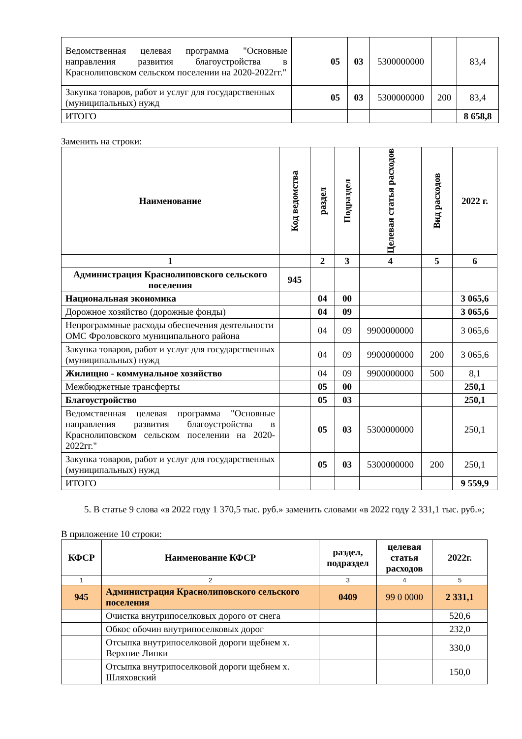| Ведомственная целевая программа "Основные направления развития благоустройства в Краснолиповском сельском поселении на 2020-2022гг." | | 05 | 03 | 5300000000 | | 83,4 |
| Закупка товаров, работ и услуг для государственных (муниципальных) нужд | | 05 | 03 | 5300000000 | 200 | 83,4 |
| ИТОГО | | | | | | 8 658,8 |
Заменить на строки:
| Наименование | Код ведомства | раздел | Подраздел | Целевая статья расходов | Вид расходов | 2022 г. |
| --- | --- | --- | --- | --- | --- | --- |
| 1 | | 2 | 3 | 4 | 5 | 6 |
| Администрация Краснолиповского сельского поселения | 945 | | | | | |
| Национальная экономика | | 04 | 00 | | | 3 065,6 |
| Дорожное хозяйство (дорожные фонды) | | 04 | 09 | | | 3 065,6 |
| Непрограммные расходы обеспечения деятельности ОМС Фроловского муниципального района | | 04 | 09 | 9900000000 | | 3 065,6 |
| Закупка товаров, работ и услуг для государственных (муниципальных) нужд | | 04 | 09 | 9900000000 | 200 | 3 065,6 |
| Жилищно - коммунальное хозяйство | | 04 | 09 | 9900000000 | 500 | 8,1 |
| Межбюджетные трансферты | | 05 | 00 | | | 250,1 |
| Благоустройство | | 05 | 03 | | | 250,1 |
| Ведомственная целевая программа "Основные направления развития благоустройства в Краснолиповском сельском поселении на 2020-2022гг." | | 05 | 03 | 5300000000 | | 250,1 |
| Закупка товаров, работ и услуг для государственных (муниципальных) нужд | | 05 | 03 | 5300000000 | 200 | 250,1 |
| ИТОГО | | | | | | 9 559,9 |
5. В статье 9 слова «в 2022 году 1 370,5 тыс. руб.» заменить словами «в 2022 году 2 331,1 тыс. руб.»;
В приложение 10 строки:
| КФСР | Наименование КФСР | раздел, подраздел | целевая статья расходов | 2022г. |
| --- | --- | --- | --- | --- |
| 1 | 2 | 3 | 4 | 5 |
| 945 | Администрация Краснолиповского сельского поселения | 0409 | 99 0 0000 | 2 331,1 |
| | Очистка внутрипоселковых дорого от снега | | | 520,6 |
| | Обкос обочин внутрипоселковых дорог | | | 232,0 |
| | Отсыпка внутрипоселковой дороги щебнем х. Верхние Липки | | | 330,0 |
| | Отсыпка внутрипоселковой дороги щебнем х. Шляховский | | | 150,0 |